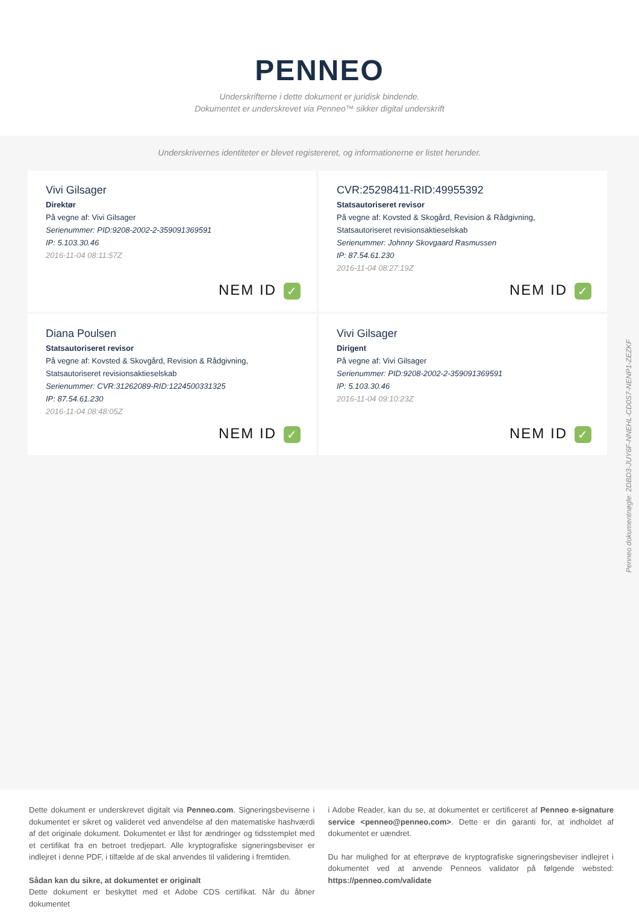PENNEO
Underskrifterne i dette dokument er juridisk bindende.
Dokumentet er underskrevet via Penneo™ sikker digital underskrift
Underskrivernes identiteter er blevet registereret, og informationerne er listet herunder.
Vivi Gilsager
Direktør
På vegne af: Vivi Gilsager
Serienummer: PID:9208-2002-2-359091369591
IP: 5.103.30.46
2016-11-04 08:11:57Z
NEM ID ✓
CVR:25298411-RID:49955392
Statsautoriseret revisor
På vegne af: Kovsted & Skogård, Revision & Rådgivning, Statsautoriseret revisionsaktieselskab
Serienummer: Johnny Skovgaard Rasmussen
IP: 87.54.61.230
2016-11-04 08:27:19Z
NEM ID ✓
Diana Poulsen
Statsautoriseret revisor
På vegne af: Kovsted & Skovgård, Revision & Rådgivning, Statsautoriseret revisionsaktieselskab
Serienummer: CVR:31262089-RID:1224500331325
IP: 87.54.61.230
2016-11-04 08:48:05Z
NEM ID ✓
Vivi Gilsager
Dirigent
På vegne af: Vivi Gilsager
Serienummer: PID:9208-2002-2-359091369591
IP: 5.103.30.46
2016-11-04 09:10:23Z
NEM ID ✓
Penneo dokumentnøgle: 2DBD3-JUY6F-NNEHL-CD0S7-NENP1-ZEZKF
Dette dokument er underskrevet digitalt via Penneo.com. Signeringsbeviserne i dokumentet er sikret og valideret ved anvendelse af den matematiske hashværdi af det originale dokument. Dokumentet er låst for ændringer og tidsstemplet med et certifikat fra en betroet tredjepart. Alle kryptografiske signeringsbeviser er indlejret i denne PDF, i tilfælde af de skal anvendes til validering i fremtiden.
Sådan kan du sikre, at dokumentet er originalt
Dette dokument er beskyttet med et Adobe CDS certifikat. Når du åbner dokumentet
i Adobe Reader, kan du se, at dokumentet er certificeret af Penneo e-signature service <penneo@penneo.com>. Dette er din garanti for, at indholdet af dokumentet er uændret.
Du har mulighed for at efterprøve de kryptografiske signeringsbeviser indlejret i dokumentet ved at anvende Penneos validator på følgende websted: https://penneo.com/validate